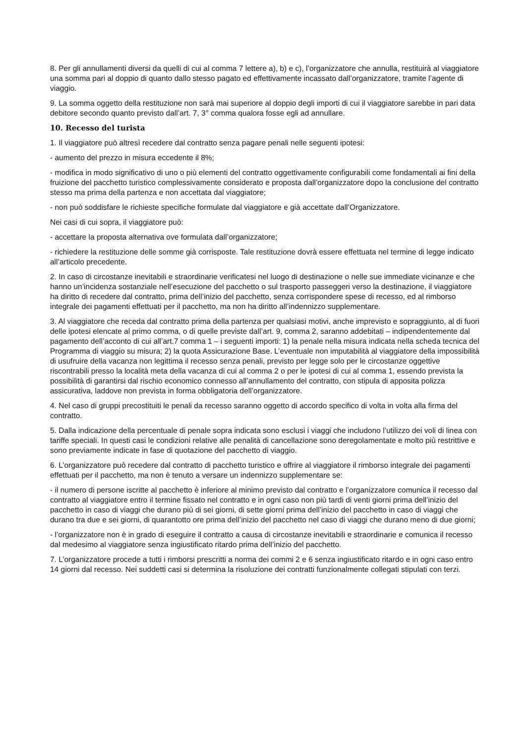8. Per gli annullamenti diversi da quelli di cui al comma 7 lettere a), b) e c), l’organizzatore che annulla, restituirà al viaggiatore una somma pari al doppio di quanto dallo stesso pagato ed effettivamente incassato dall’organizzatore, tramite l’agente di viaggio.
9. La somma oggetto della restituzione non sarà mai superiore al doppio degli importi di cui il viaggiatore sarebbe in pari data debitore secondo quanto previsto dall’art. 7, 3° comma qualora fosse egli ad annullare.
10. Recesso del turista
1. Il viaggiatore può altresì recedere dal contratto senza pagare penali nelle seguenti ipotesi:
- aumento del prezzo in misura eccedente il 8%;
- modifica in modo significativo di uno o più elementi del contratto oggettivamente configurabili come fondamentali ai fini della fruizione del pacchetto turistico complessivamente considerato e proposta dall’organizzatore dopo la conclusione del contratto stesso ma prima della partenza e non accettata dal viaggiatore;
- non può soddisfare le richieste specifiche formulate dal viaggiatore e già accettate dall’Organizzatore.
Nei casi di cui sopra, il viaggiatore può:
- accettare la proposta alternativa ove formulata dall’organizzatore;
- richiedere la restituzione delle somme già corrisposte. Tale restituzione dovrà essere effettuata nel termine di legge indicato all’articolo precedente.
2. In caso di circostanze inevitabili e straordinarie verificatesi nel luogo di destinazione o nelle sue immediate vicinanze e che hanno un’incidenza sostanziale nell’esecuzione del pacchetto o sul trasporto passeggeri verso la destinazione, il viaggiatore ha diritto di recedere dal contratto, prima dell’inizio del pacchetto, senza corrispondere spese di recesso, ed al rimborso integrale dei pagamenti effettuati per il pacchetto, ma non ha diritto all’indennizzo supplementare.
3. Al viaggiatore che receda dal contratto prima della partenza per qualsiasi motivi, anche imprevisto e sopraggiunto, al di fuori delle ipotesi elencate al primo comma, o di quelle previste dall’art. 9, comma 2, saranno addebitati – indipendentemente dal pagamento dell’acconto di cui all’art.7 comma 1 – i seguenti importi: 1) la penale nella misura indicata nella scheda tecnica del Programma di viaggio su misura; 2) la quota Assicurazione Base. L’eventuale non imputabilità al viaggiatore della impossibilità di usufruire della vacanza non legittima il recesso senza penali, previsto per legge solo per le circostanze oggettive riscontrabili presso la località meta della vacanza di cui al comma 2 o per le ipotesi di cui al comma 1, essendo prevista la possibilità di garantirsi dal rischio economico connesso all’annullamento del contratto, con stipula di apposita polizza assicurativa, laddove non prevista in forma obbligatoria dell’organizzatore.
4. Nel caso di gruppi precostituiti le penali da recesso saranno oggetto di accordo specifico di volta in volta alla firma del contratto.
5. Dalla indicazione della percentuale di penale sopra indicata sono esclusi i viaggi che includono l’utilizzo dei voli di linea con tariffe speciali. In questi casi le condizioni relative alle penalità di cancellazione sono deregolamentate e molto più restrittive e sono previamente indicate in fase di quotazione del pacchetto di viaggio.
6. L’organizzatore può recedere dal contratto di pacchetto turistico e offrire al viaggiatore il rimborso integrale dei pagamenti effettuati per il pacchetto, ma non è tenuto a versare un indennizzo supplementare se:
- il numero di persone iscritte al pacchetto è inferiore al minimo previsto dal contratto e l’organizzatore comunica il recesso dal contratto al viaggiatore entro il termine fissato nel contratto e in ogni caso non più tardi di venti giorni prima dell’inizio del pacchetto in caso di viaggi che durano più di sei giorni, di sette giorni prima dell’inizio del pacchetto in caso di viaggi che durano tra due e sei giorni, di quarantotto ore prima dell’inizio del pacchetto nel caso di viaggi che durano meno di due giorni;
- l’organizzatore non è in grado di eseguire il contratto a causa di circostanze inevitabili e straordinarie e comunica il recesso dal medesimo al viaggiatore senza ingiustificato ritardo prima dell’inizio del pacchetto.
7. L’organizzatore procede a tutti i rimborsi prescritti a norma dei commi 2 e 6 senza ingiustificato ritardo e in ogni caso entro 14 giorni dal recesso. Nei suddetti casi si determina la risoluzione dei contratti funzionalmente collegati stipulati con terzi.